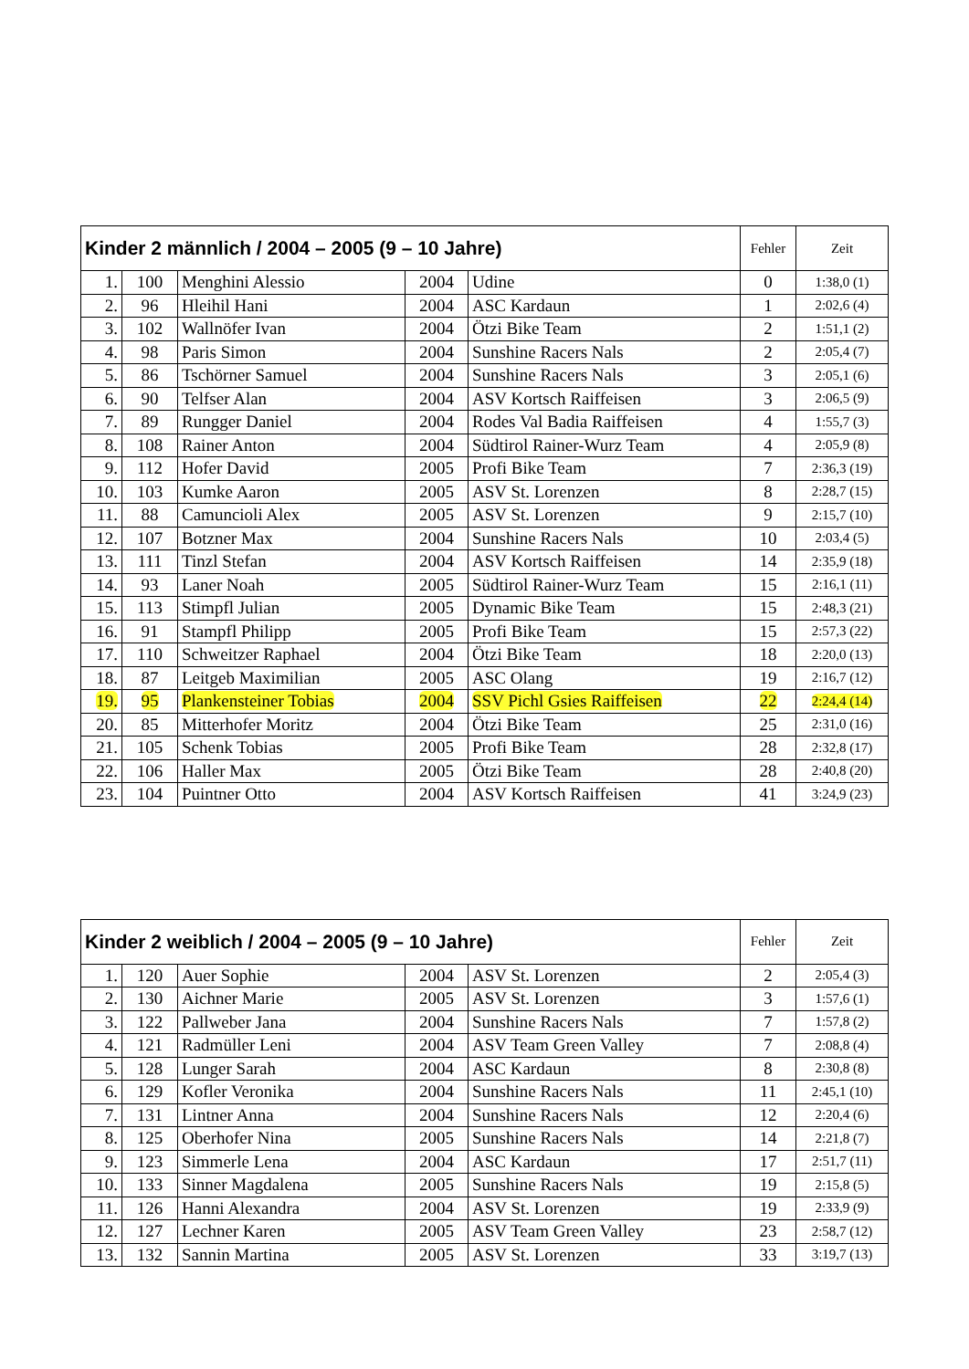| Kinder 2 männlich / 2004 – 2005 (9 – 10 Jahre) | | | | | Fehler | Zeit |
| --- | --- | --- | --- | --- | --- | --- |
| 1. | 100 | Menghini Alessio | 2004 | Udine | 0 | 1:38,0 (1) |
| 2. | 96 | Hleihil Hani | 2004 | ASC Kardaun | 1 | 2:02,6 (4) |
| 3. | 102 | Wallnöfer Ivan | 2004 | Ötzi Bike Team | 2 | 1:51,1 (2) |
| 4. | 98 | Paris Simon | 2004 | Sunshine Racers Nals | 2 | 2:05,4 (7) |
| 5. | 86 | Tschörner Samuel | 2004 | Sunshine Racers Nals | 3 | 2:05,1 (6) |
| 6. | 90 | Telfser Alan | 2004 | ASV Kortsch Raiffeisen | 3 | 2:06,5 (9) |
| 7. | 89 | Rungger Daniel | 2004 | Rodes Val Badia Raiffeisen | 4 | 1:55,7 (3) |
| 8. | 108 | Rainer Anton | 2004 | Südtirol Rainer-Wurz Team | 4 | 2:05,9 (8) |
| 9. | 112 | Hofer David | 2005 | Profi Bike Team | 7 | 2:36,3 (19) |
| 10. | 103 | Kumke Aaron | 2005 | ASV St. Lorenzen | 8 | 2:28,7 (15) |
| 11. | 88 | Camuncioli Alex | 2005 | ASV St. Lorenzen | 9 | 2:15,7 (10) |
| 12. | 107 | Botzner Max | 2004 | Sunshine Racers Nals | 10 | 2:03,4 (5) |
| 13. | 111 | Tinzl Stefan | 2004 | ASV Kortsch Raiffeisen | 14 | 2:35,9 (18) |
| 14. | 93 | Laner Noah | 2005 | Südtirol Rainer-Wurz Team | 15 | 2:16,1 (11) |
| 15. | 113 | Stimpfl Julian | 2005 | Dynamic Bike Team | 15 | 2:48,3 (21) |
| 16. | 91 | Stampfl Philipp | 2005 | Profi Bike Team | 15 | 2:57,3 (22) |
| 17. | 110 | Schweitzer Raphael | 2004 | Ötzi Bike Team | 18 | 2:20,0 (13) |
| 18. | 87 | Leitgeb Maximilian | 2005 | ASC Olang | 19 | 2:16,7 (12) |
| 19. | 95 | Plankensteiner Tobias | 2004 | SSV Pichl Gsies Raiffeisen | 22 | 2:24,4 (14) |
| 20. | 85 | Mitterhofer Moritz | 2004 | Ötzi Bike Team | 25 | 2:31,0 (16) |
| 21. | 105 | Schenk Tobias | 2005 | Profi Bike Team | 28 | 2:32,8 (17) |
| 22. | 106 | Haller Max | 2005 | Ötzi Bike Team | 28 | 2:40,8 (20) |
| 23. | 104 | Puintner Otto | 2004 | ASV Kortsch Raiffeisen | 41 | 3:24,9 (23) |
| Kinder 2 weiblich / 2004 – 2005 (9 – 10 Jahre) | | | | | Fehler | Zeit |
| --- | --- | --- | --- | --- | --- | --- |
| 1. | 120 | Auer Sophie | 2004 | ASV St. Lorenzen | 2 | 2:05,4 (3) |
| 2. | 130 | Aichner Marie | 2005 | ASV St. Lorenzen | 3 | 1:57,6 (1) |
| 3. | 122 | Pallweber Jana | 2004 | Sunshine Racers Nals | 7 | 1:57,8 (2) |
| 4. | 121 | Radmüller Leni | 2004 | ASV Team Green Valley | 7 | 2:08,8 (4) |
| 5. | 128 | Lunger Sarah | 2004 | ASC Kardaun | 8 | 2:30,8 (8) |
| 6. | 129 | Kofler Veronika | 2004 | Sunshine Racers Nals | 11 | 2:45,1 (10) |
| 7. | 131 | Lintner Anna | 2004 | Sunshine Racers Nals | 12 | 2:20,4 (6) |
| 8. | 125 | Oberhofer Nina | 2005 | Sunshine Racers Nals | 14 | 2:21,8 (7) |
| 9. | 123 | Simmerle Lena | 2004 | ASC Kardaun | 17 | 2:51,7 (11) |
| 10. | 133 | Sinner Magdalena | 2005 | Sunshine Racers Nals | 19 | 2:15,8 (5) |
| 11. | 126 | Hanni Alexandra | 2004 | ASV St. Lorenzen | 19 | 2:33,9 (9) |
| 12. | 127 | Lechner Karen | 2005 | ASV Team Green Valley | 23 | 2:58,7 (12) |
| 13. | 132 | Sannin Martina | 2005 | ASV St. Lorenzen | 33 | 3:19,7 (13) |